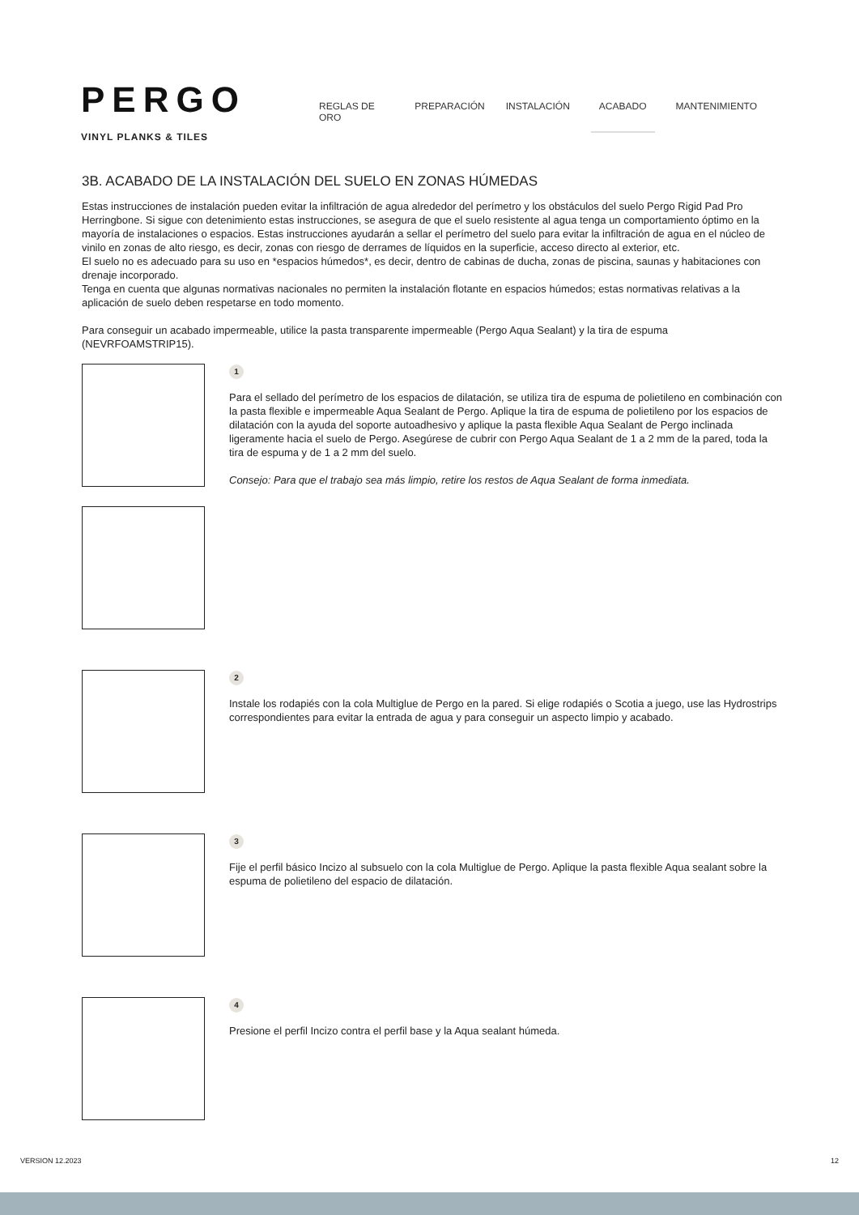PERGO
VINYL PLANKS & TILES
REGLAS DE ORO PREPARACIÓN INSTALACIÓN ACABADO MANTENIMIENTO
3B. ACABADO DE LA INSTALACIÓN DEL SUELO EN ZONAS HÚMEDAS
Estas instrucciones de instalación pueden evitar la infiltración de agua alrededor del perímetro y los obstáculos del suelo Pergo Rigid Pad Pro Herringbone. Si sigue con detenimiento estas instrucciones, se asegura de que el suelo resistente al agua tenga un comportamiento óptimo en la mayoría de instalaciones o espacios. Estas instrucciones ayudarán a sellar el perímetro del suelo para evitar la infiltración de agua en el núcleo de vinilo en zonas de alto riesgo, es decir, zonas con riesgo de derrames de líquidos en la superficie, acceso directo al exterior, etc.
El suelo no es adecuado para su uso en *espacios húmedos*, es decir, dentro de cabinas de ducha, zonas de piscina, saunas y habitaciones con drenaje incorporado.
Tenga en cuenta que algunas normativas nacionales no permiten la instalación flotante en espacios húmedos; estas normativas relativas a la aplicación de suelo deben respetarse en todo momento.
Para conseguir un acabado impermeable, utilice la pasta transparente impermeable (Pergo Aqua Sealant) y la tira de espuma (NEVRFOAMSTRIP15).
1
Para el sellado del perímetro de los espacios de dilatación, se utiliza tira de espuma de polietileno en combinación con la pasta flexible e impermeable Aqua Sealant de Pergo. Aplique la tira de espuma de polietileno por los espacios de dilatación con la ayuda del soporte autoadhesivo y aplique la pasta flexible Aqua Sealant de Pergo inclinada ligeramente hacia el suelo de Pergo. Asegúrese de cubrir con Pergo Aqua Sealant de 1 a 2 mm de la pared, toda la tira de espuma y de 1 a 2 mm del suelo.
Consejo: Para que el trabajo sea más limpio, retire los restos de Aqua Sealant de forma inmediata.
2
Instale los rodapiés con la cola Multiglue de Pergo en la pared. Si elige rodapiés o Scotia a juego, use las Hydrostrips correspondientes para evitar la entrada de agua y para conseguir un aspecto limpio y acabado.
3
Fije el perfil básico Incizo al subsuelo con la cola Multiglue de Pergo. Aplique la pasta flexible Aqua sealant sobre la espuma de polietileno del espacio de dilatación.
4
Presione el perfil Incizo contra el perfil base y la Aqua sealant húmeda.
VERSION 12.2023 12